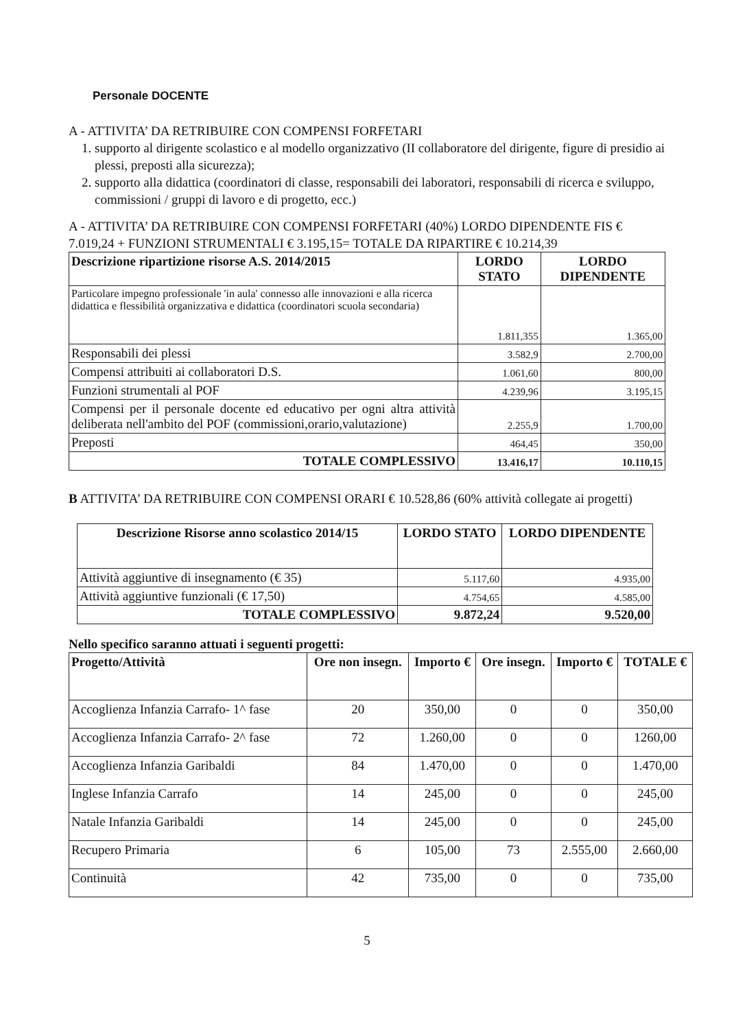Personale DOCENTE
A - ATTIVITA’ DA RETRIBUIRE CON COMPENSI FORFETARI
1. supporto al dirigente scolastico e al modello organizzativo (II collaboratore del dirigente, figure di presidio ai plessi, preposti alla sicurezza);
2. supporto alla didattica (coordinatori di classe, responsabili dei laboratori, responsabili di ricerca e sviluppo, commissioni / gruppi di lavoro e di progetto, ecc.)
A - ATTIVITA’ DA RETRIBUIRE CON COMPENSI FORFETARI (40%) LORDO DIPENDENTE FIS € 7.019,24 + FUNZIONI STRUMENTALI € 3.195,15= TOTALE DA RIPARTIRE € 10.214,39
| Descrizione ripartizione risorse A.S. 2014/2015 | LORDO STATO | LORDO DIPENDENTE |
| --- | --- | --- |
| Particolare impegno professionale 'in aula' connesso alle innovazioni e alla ricerca didattica e flessibilità organizzativa e didattica (coordinatori scuola secondaria) | 1.811,355 | 1.365,00 |
| Responsabili dei plessi | 3.582,9 | 2.700,00 |
| Compensi attribuiti ai collaboratori D.S. | 1.061,60 | 800,00 |
| Funzioni strumentali al POF | 4.239,96 | 3.195,15 |
| Compensi per il personale docente ed educativo per ogni altra attività deliberata nell'ambito del POF (commissioni,orario,valutazione) | 2.255,9 | 1.700,00 |
| Preposti | 464,45 | 350,00 |
| TOTALE COMPLESSIVO | 13.416,17 | 10.110,15 |
B ATTIVITA’ DA RETRIBUIRE CON COMPENSI ORARI € 10.528,86 (60% attività collegate ai progetti)
| Descrizione Risorse anno scolastico 2014/15 | LORDO STATO | LORDO DIPENDENTE |
| --- | --- | --- |
| Attività aggiuntive di insegnamento (€ 35) | 5.117,60 | 4.935,00 |
| Attività aggiuntive funzionali (€ 17,50) | 4.754,65 | 4.585,00 |
| TOTALE COMPLESSIVO | 9.872,24 | 9.520,00 |
Nello specifico saranno attuati i seguenti progetti:
| Progetto/Attività | Ore non insegn. | Importo € | Ore insegn. | Importo € | TOTALE € |
| --- | --- | --- | --- | --- | --- |
| Accoglienza Infanzia Carrafo- 1^ fase | 20 | 350,00 | 0 | 0 | 350,00 |
| Accoglienza Infanzia Carrafo- 2^ fase | 72 | 1.260,00 | 0 | 0 | 1260,00 |
| Accoglienza Infanzia Garibaldi | 84 | 1.470,00 | 0 | 0 | 1.470,00 |
| Inglese Infanzia Carrafo | 14 | 245,00 | 0 | 0 | 245,00 |
| Natale Infanzia Garibaldi | 14 | 245,00 | 0 | 0 | 245,00 |
| Recupero Primaria | 6 | 105,00 | 73 | 2.555,00 | 2.660,00 |
| Continuità | 42 | 735,00 | 0 | 0 | 735,00 |
5